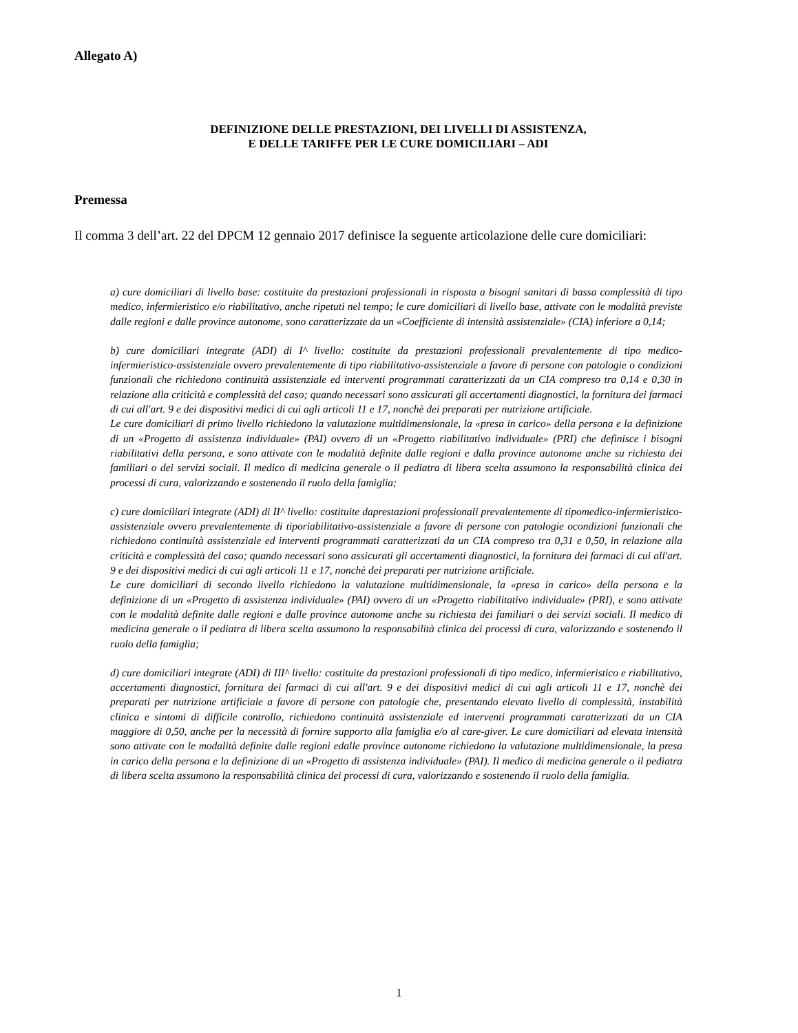Allegato A)
DEFINIZIONE DELLE PRESTAZIONI, DEI LIVELLI DI ASSISTENZA,
E DELLE TARIFFE PER LE CURE DOMICILIARI – ADI
Premessa
Il comma 3 dell’art. 22 del DPCM 12 gennaio 2017 definisce la seguente articolazione delle cure domiciliari:
a) cure domiciliari di livello base: costituite da prestazioni professionali in risposta a bisogni sanitari di bassa complessità di tipo medico, infermieristico e/o riabilitativo, anche ripetuti nel tempo; le cure domiciliari di livello base, attivate con le modalità previste dalle regioni e dalle province autonome, sono caratterizzate da un «Coefficiente di intensità assistenziale» (CIA) inferiore a 0,14;
b) cure domiciliari integrate (ADI) di I^ livello: costituite da prestazioni professionali prevalentemente di tipo medico-infermieristico-assistenziale ovvero prevalentemente di tipo riabilitativo-assistenziale a favore di persone con patologie o condizioni funzionali che richiedono continuità assistenziale ed interventi programmati caratterizzati da un CIA compreso tra 0,14 e 0,30 in relazione alla criticità e complessità del caso; quando necessari sono assicurati gli accertamenti diagnostici, la fornitura dei farmaci di cui all'art. 9 e dei dispositivi medici di cui agli articoli 11 e 17, nonchè dei preparati per nutrizione artificiale.
Le cure domiciliari di primo livello richiedono la valutazione multidimensionale, la «presa in carico» della persona e la definizione di un «Progetto di assistenza individuale» (PAI) ovvero di un «Progetto riabilitativo individuale» (PRI) che definisce i bisogni riabilitativi della persona, e sono attivate con le modalità definite dalle regioni e dalla province autonome anche su richiesta dei familiari o dei servizi sociali. Il medico di medicina generale o il pediatra di libera scelta assumono la responsabilità clinica dei processi di cura, valorizzando e sostenendo il ruolo della famiglia;
c) cure domiciliari integrate (ADI) di II^ livello: costituite daprestazioni professionali prevalentemente di tipomedico-infermieristico-assistenziale ovvero prevalentemente di tiporiabilitativo-assistenziale a favore di persone con patologie ocondizioni funzionali che richiedono continuità assistenziale ed interventi programmati caratterizzati da un CIA compreso tra 0,31 e 0,50, in relazione alla criticità e complessità del caso; quando necessari sono assicurati gli accertamenti diagnostici, la fornitura dei farmaci di cui all'art. 9 e dei dispositivi medici di cui agli articoli 11 e 17, nonchè dei preparati per nutrizione artificiale.
Le cure domiciliari di secondo livello richiedono la valutazione multidimensionale, la «presa in carico» della persona e la definizione di un «Progetto di assistenza individuale» (PAI) ovvero di un «Progetto riabilitativo individuale» (PRI), e sono attivate con le modalità definite dalle regioni e dalle province autonome anche su richiesta dei familiari o dei servizi sociali. Il medico di medicina generale o il pediatra di libera scelta assumono la responsabilità clinica dei processi di cura, valorizzando e sostenendo il ruolo della famiglia;
d) cure domiciliari integrate (ADI) di III^ livello: costituite da prestazioni professionali di tipo medico, infermieristico e riabilitativo, accertamenti diagnostici, fornitura dei farmaci di cui all'art. 9 e dei dispositivi medici di cui agli articoli 11 e 17, nonchè dei preparati per nutrizione artificiale a favore di persone con patologie che, presentando elevato livello di complessità, instabilità clinica e sintomi di difficile controllo, richiedono continuità assistenziale ed interventi programmati caratterizzati da un CIA maggiore di 0,50, anche per la necessità di fornire supporto alla famiglia e/o al care-giver. Le cure domiciliari ad elevata intensità sono attivate con le modalità definite dalle regioni edalle province autonome richiedono la valutazione multidimensionale, la presa in carico della persona e la definizione di un «Progetto di assistenza individuale» (PAI). Il medico di medicina generale o il pediatra di libera scelta assumono la responsabilità clinica dei processi di cura, valorizzando e sostenendo il ruolo della famiglia.
1